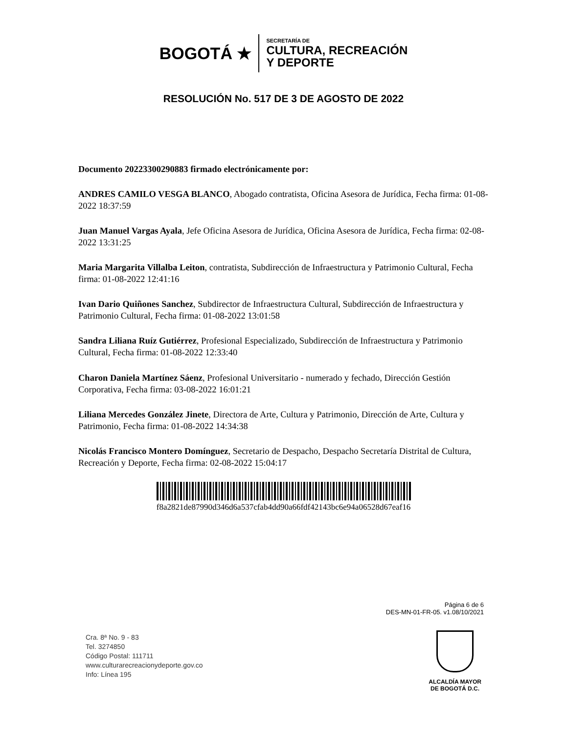BOGOTÁ ★
SECRETARÍA DE
CULTURA, RECREACIÓN
Y DEPORTE
RESOLUCIÓN No. 517 DE 3 DE AGOSTO DE 2022
Documento 20223300290883 firmado electrónicamente por:
ANDRES CAMILO VESGA BLANCO, Abogado contratista, Oficina Asesora de Jurídica, Fecha firma: 01-08-2022 18:37:59
Juan Manuel Vargas Ayala, Jefe Oficina Asesora de Jurídica, Oficina Asesora de Jurídica, Fecha firma: 02-08-2022 13:31:25
Maria Margarita Villalba Leiton, contratista, Subdirección de Infraestructura y Patrimonio Cultural, Fecha firma: 01-08-2022 12:41:16
Ivan Dario Quiñones Sanchez, Subdirector de Infraestructura Cultural, Subdirección de Infraestructura y Patrimonio Cultural, Fecha firma: 01-08-2022 13:01:58
Sandra Liliana Ruíz Gutiérrez, Profesional Especializado, Subdirección de Infraestructura y Patrimonio Cultural, Fecha firma: 01-08-2022 12:33:40
Charon Daniela Martínez Sáenz, Profesional Universitario - numerado y fechado, Dirección Gestión Corporativa, Fecha firma: 03-08-2022 16:01:21
Liliana Mercedes González Jinete, Directora de Arte, Cultura y Patrimonio, Dirección de Arte, Cultura y Patrimonio, Fecha firma: 01-08-2022 14:34:38
Nicolás Francisco Montero Domínguez, Secretario de Despacho, Despacho Secretaría Distrital de Cultura, Recreación y Deporte, Fecha firma: 02-08-2022 15:04:17
f8a2821de87990d346d6a537cfab4dd90a66fdf42143bc6e94a06528d67eaf16
Página 6 de 6
DES-MN-01-FR-05. v1.08/10/2021
Cra. 8ª No. 9 - 83
Tel. 3274850
Código Postal: 111711
www.culturarecreacionydeporte.gov.co
Info: Línea 195
ALCALDÍA MAYOR
DE BOGOTÁ D.C.